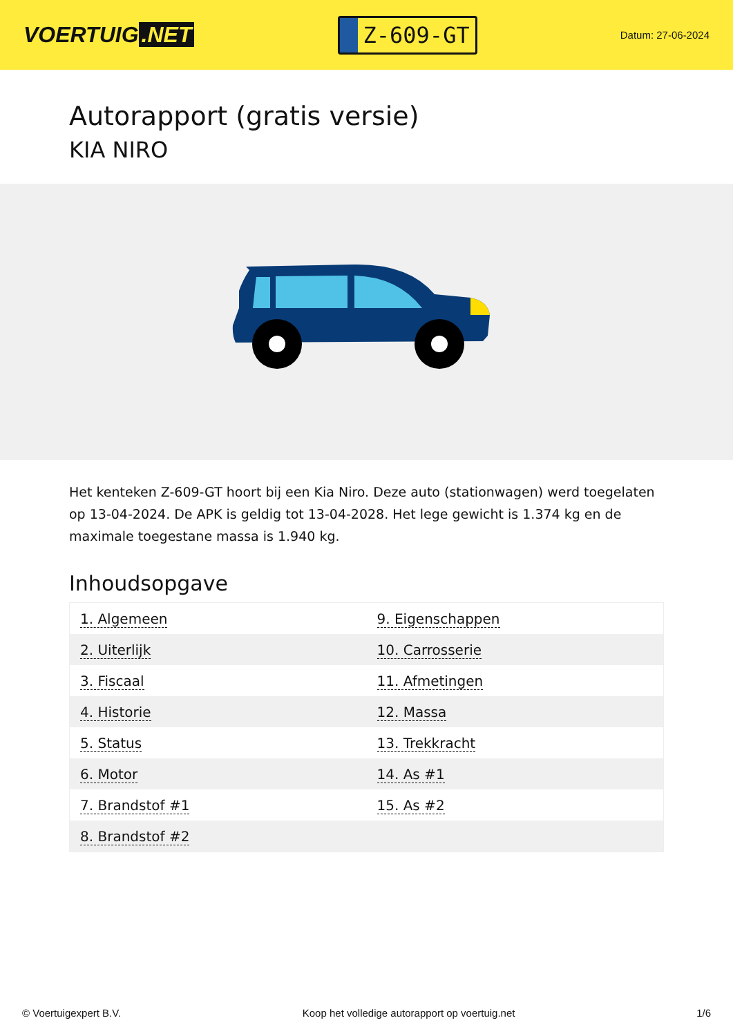VOERTUIG.NET
Z-609-GT
Datum: 27-06-2024
Autorapport (gratis versie)
KIA NIRO
Het kenteken Z-609-GT hoort bij een Kia Niro. Deze auto (stationwagen) werd toegelaten op 13-04-2024. De APK is geldig tot 13-04-2028. Het lege gewicht is 1.374 kg en de maximale toegestane massa is 1.940 kg.
Inhoudsopgave
| 1. Algemeen | 9. Eigenschappen |
| 2. Uiterlijk | 10. Carrosserie |
| 3. Fiscaal | 11. Afmetingen |
| 4. Historie | 12. Massa |
| 5. Status | 13. Trekkracht |
| 6. Motor | 14. As #1 |
| 7. Brandstof #1 | 15. As #2 |
| 8. Brandstof #2 | |
© Voertuigexpert B.V. Koop het volledige autorapport op voertuig.net 1/6